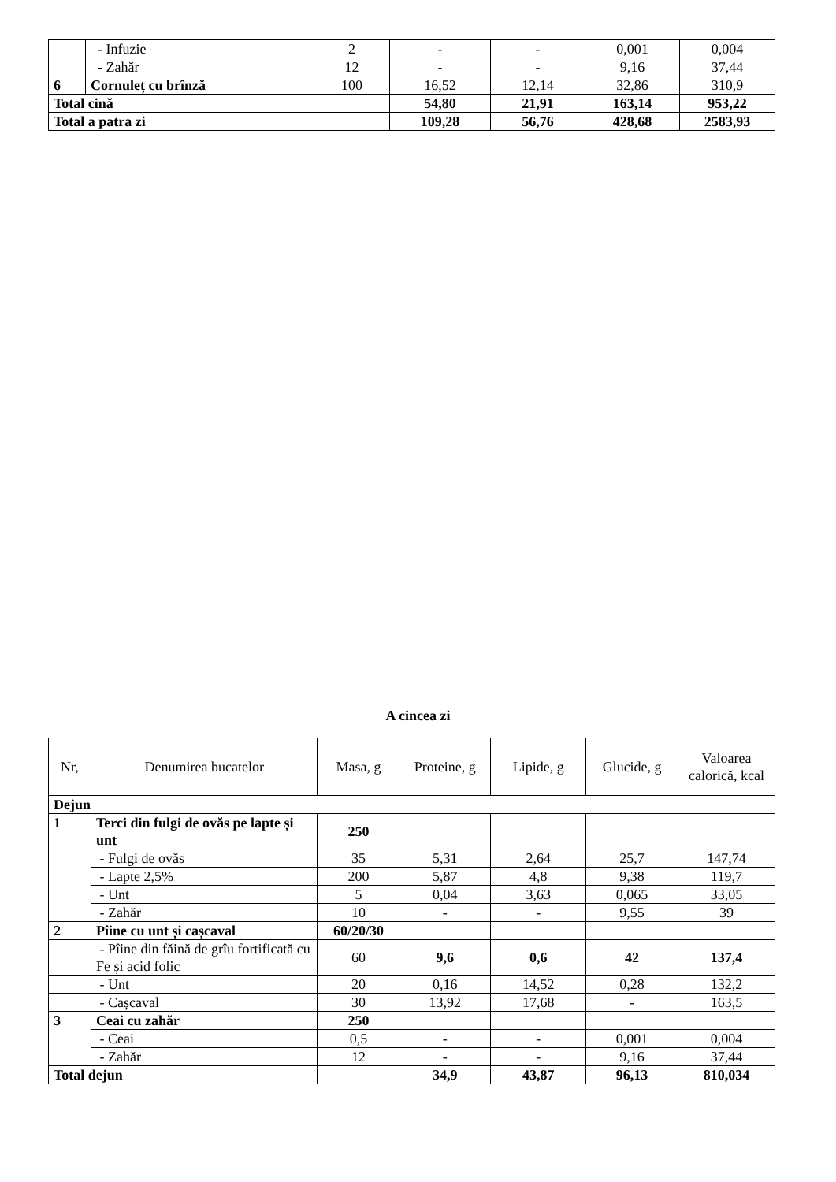| | - Infuzie | 2 | - | - | 0,001 | 0,004 |
| | - Zahăr | 12 | - | - | 9,16 | 37,44 |
| 6 | Cornuleț cu brînză | 100 | 16,52 | 12,14 | 32,86 | 310,9 |
| Total cină | | | 54,80 | 21,91 | 163,14 | 953,22 |
| Total a patra zi | | | 109,28 | 56,76 | 428,68 | 2583,93 |
A cincea zi
| Nr, | Denumirea bucatelor | Masa, g | Proteine, g | Lipide, g | Glucide, g | Valoarea calorică, kcal |
| Dejun | | | | | | |
| 1 | Terci din fulgi de ovăs pe lapte și unt | 250 | | | | |
| | - Fulgi de ovăs | 35 | 5,31 | 2,64 | 25,7 | 147,74 |
| | - Lapte 2,5% | 200 | 5,87 | 4,8 | 9,38 | 119,7 |
| | - Unt | 5 | 0,04 | 3,63 | 0,065 | 33,05 |
| | - Zahăr | 10 | - | - | 9,55 | 39 |
| 2 | Pîine cu unt și cașcaval | 60/20/30 | | | | |
| | - Pîine din făină de grîu fortificată cu Fe și acid folic | 60 | 9,6 | 0,6 | 42 | 137,4 |
| | - Unt | 20 | 0,16 | 14,52 | 0,28 | 132,2 |
| | - Cașcaval | 30 | 13,92 | 17,68 | - | 163,5 |
| 3 | Ceai cu zahăr | 250 | | | | |
| | - Ceai | 0,5 | - | - | 0,001 | 0,004 |
| | - Zahăr | 12 | - | - | 9,16 | 37,44 |
| Total dejun | | | 34,9 | 43,87 | 96,13 | 810,034 |